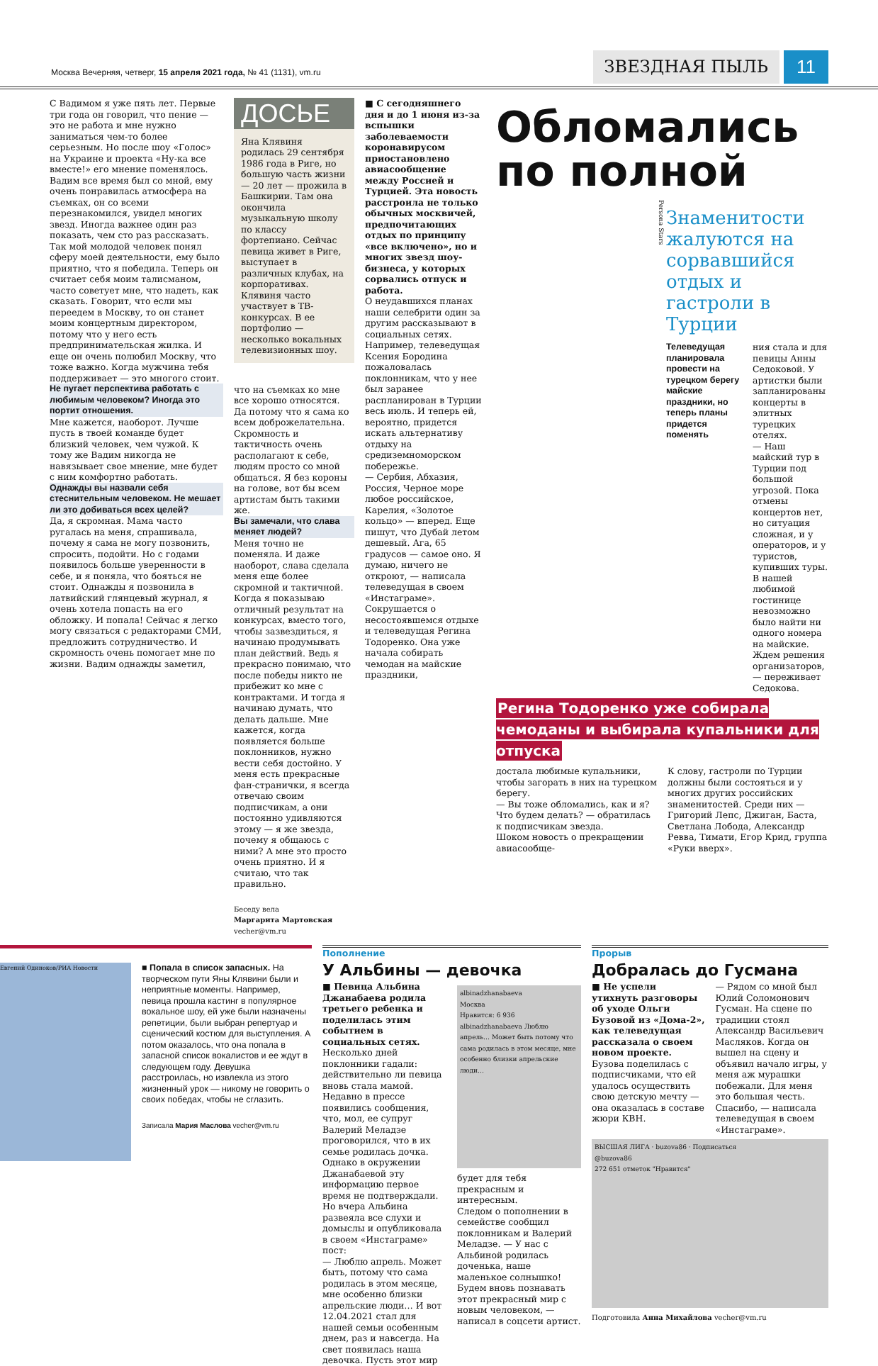Москва Вечерняя, четверг, 15 апреля 2021 года, № 41 (1131), vm.ru
ЗВЕЗДНАЯ ПЫЛЬ
11
С Вадимом я уже пять лет. Первые три года он говорил, что пение — это не работа и мне нужно заниматься чем-то более серьезным. Но после шоу «Голос» на Украине и проекта «Ну-ка все вместе!» его мнение поменялось. Вадим все время был со мной, ему очень понравилась атмосфера на съемках, он со всеми перезнакомился, увидел многих звезд. Иногда важнее один раз показать, чем сто раз рассказать. Так мой молодой человек понял сферу моей деятельности, ему было приятно, что я победила. Теперь он считает себя моим талисманом, часто советует мне, что надеть, как сказать. Говорит, что если мы переедем в Москву, то он станет моим концертным директором, потому что у него есть предпринимательская жилка. И еще он очень полюбил Москву, что тоже важно. Когда мужчина тебя поддерживает — это многого стоит.
Не пугает перспектива работать с любимым человеком? Иногда это портит отношения.
Мне кажется, наоборот. Лучше пусть в твоей команде будет близкий человек, чем чужой. К тому же Вадим никогда не навязывает свое мнение, мне будет с ним комфортно работать.
Однажды вы назвали себя стеснительным человеком. Не мешает ли это добиваться всех целей?
Да, я скромная. Мама часто ругалась на меня, спрашивала, почему я сама не могу позвонить, спросить, подойти. Но с годами появилось больше уверенности в себе, и я поняла, что бояться не стоит. Однажды я позвонила в латвийский глянцевый журнал, я очень хотела попасть на его обложку. И попала! Сейчас я легко могу связаться с редакторами СМИ, предложить сотрудничество. И скромность очень помогает мне по жизни. Вадим однажды заметил,
ДОСЬЕ
Яна Клявиня родилась 29 сентября 1986 года в Риге, но большую часть жизни — 20 лет — прожила в Башкирии. Там она окончила музыкальную школу по классу фортепиано. Сейчас певица живет в Риге, выступает в различных клубах, на корпоративах. Клявиня часто участвует в ТВ-конкурсах. В ее портфолио — несколько вокальных телевизионных шоу.
что на съемках ко мне все хорошо относятся. Да потому что я сама ко всем доброжелательна. Скромность и тактичность очень располагают к себе, людям просто со мной общаться. Я без короны на голове, вот бы всем артистам быть такими же.
Вы замечали, что слава меняет людей?
Меня точно не поменяла. И даже наоборот, слава сделала меня еще более скромной и тактичной. Когда я показываю отличный результат на конкурсах, вместо того, чтобы зазвездиться, я начинаю продумывать план действий. Ведь я прекрасно понимаю, что после победы никто не прибежит ко мне с контрактами. И тогда я начинаю думать, что делать дальше. Мне кажется, когда появляется больше поклонников, нужно вести себя достойно. У меня есть прекрасные фан-странички, я всегда отвечаю своим подписчикам, а они постоянно удивляются этому — я же звезда, почему я общаюсь с ними? А мне это просто очень приятно. И я считаю, что так правильно.
Беседу вела
Маргарита Мартовская
vecher@vm.ru
■ С сегодняшнего дня и до 1 июня из-за вспышки заболеваемости коронавирусом приостановлено авиасообщение между Россией и Турцией. Эта новость расстроила не только обычных москвичей, предпочитающих отдых по принципу «все включено», но и многих звезд шоу-бизнеса, у которых сорвались отпуск и работа.
О неудавшихся планах наши селебрити один за другим рассказывают в социальных сетях. Например, телеведущая Ксения Бородина пожаловалась поклонникам, что у нее был заранее распланирован в Турции весь июль. И теперь ей, вероятно, придется искать альтернативу отдыху на средиземноморском побережье.
— Сербия, Абхазия, Россия, Черное море любое российское, Карелия, «Золотое кольцо» — вперед. Еще пишут, что Дубай летом дешевый. Ага, 65 градусов — самое оно. Я думаю, ничего не откроют, — написала телеведущая в своем «Инстаграме».
Сокрушается о несостоявшемся отдыхе и телеведущая Регина Тодоренко. Она уже начала собирать чемодан на майские праздники,
Обломались по полной
Persona Stars
Знаменитости жалуются на сорвавшийся отдых и гастроли в Турции
Телеведущая планировала провести на турецком берегу майские праздники, но теперь планы придется поменять
ния стала и для певицы Анны Седоковой. У артистки были запланированы концерты в элитных турецких отелях.
— Наш майский тур в Турции под большой угрозой. Пока отмены концертов нет, но ситуация сложная, и у операторов, и у туристов, купивших туры. В нашей любимой гостинице невозможно было найти ни одного номера на майские. Ждем решения организаторов, — переживает Седокова.
Регина Тодоренко уже собирала чемоданы и выбирала купальники для отпуска
достала любимые купальники, чтобы загорать в них на турецком берегу.
— Вы тоже обломались, как и я? Что будем делать? — обратилась к подписчикам звезда.
Шоком новость о прекращении авиасообще-
К слову, гастроли по Турции должны были состояться и у многих других российских знаменитостей. Среди них — Григорий Лепс, Джиган, Баста, Светлана Лобода, Александр Ревва, Тимати, Егор Крид, группа «Руки вверх».
Евгений Одиноков/РИА Новости
■ Попала в список запасных. На творческом пути Яны Клявини были и неприятные моменты. Например, певица прошла кастинг в популярное вокальное шоу, ей уже были назначены репетиции, были выбран репертуар и сценический костюм для выступления. А потом оказалось, что она попала в запасной список вокалистов и ее ждут в следующем году. Девушка расстроилась, но извлекла из этого жизненный урок — никому не говорить о своих победах, чтобы не сглазить.
Записала Мария Маслова vecher@vm.ru
Пополнение
У Альбины — девочка
■ Певица Альбина Джанабаева родила третьего ребенка и поделилась этим событием в социальных сетях.
Несколько дней поклонники гадали: действительно ли певица вновь стала мамой. Недавно в прессе появились сообщения, что, мол, ее супруг Валерий Меладзе проговорился, что в их семье родилась дочка. Однако в окружении Джанабаевой эту информацию первое время не подтверждали.
Но вчера Альбина развеяла все слухи и домыслы и опубликовала в своем «Инстаграме» пост:
— Люблю апрель. Может быть, потому что сама родилась в этом месяце, мне особенно близки апрельские люди… И вот 12.04.2021 стал для нашей семьи особенным днем, раз и навсегда. На свет появилась наша девочка. Пусть этот мир
albinadzhanabaeva
Москва
Нравится: 6 936
albinadzhanabaeva Люблю апрель… Может быть потому что сама родилась в этом месяце, мне особенно близки апрельские люди…
будет для тебя прекрасным и интересным.
Следом о пополнении в семействе сообщил поклонникам и Валерий Меладзе. — У нас с Альбиной родилась доченька, наше маленькое солнышко! Будем вновь познавать этот прекрасный мир с новым человеком, — написал в соцсети артист.
Прорыв
Добралась до Гусмана
■ Не успели утихнуть разговоры об уходе Ольги Бузовой из «Дома-2», как телеведущая рассказала о своем новом проекте.
Бузова поделилась с подписчиками, что ей удалось осуществить свою детскую мечту — она оказалась в составе жюри КВН.
— Рядом со мной был Юлий Соломонович Гусман. На сцене по традиции стоял Александр Васильевич Масляков. Когда он вышел на сцену и объявил начало игры, у меня аж мурашки побежали. Для меня это большая честь. Спасибо, — написала телеведущая в своем «Инстаграме».
ВЫСШАЯ ЛИГА · buzova86 · Подписаться
@buzova86
272 651 отметок "Нравится"
Подготовила Анна Михайлова vecher@vm.ru